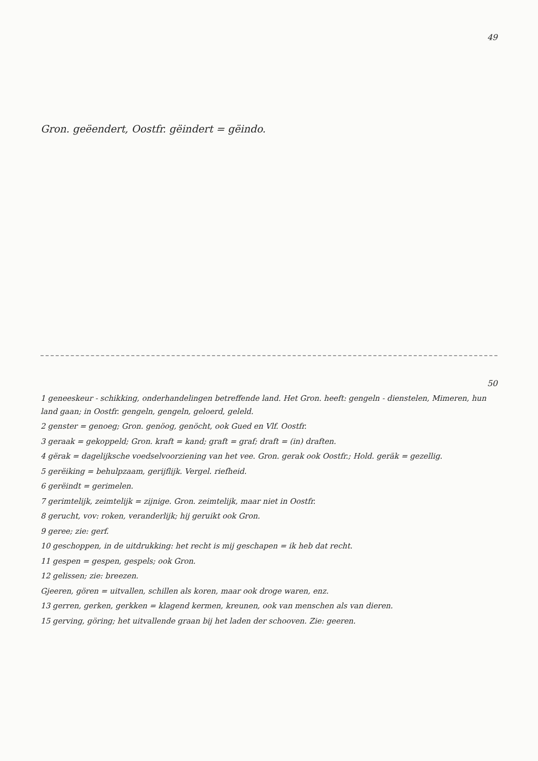49
Gron. geëendert, Oostfr. gëindert = gëindo.
50
1 geneeskeur - schikking, onderhandelingen betreffende land. Het Gron. heeft: gengeln - dienstelen, Mimeren, hun land gaan; in Oostfr. gengeln, gengeln, geloerd, geleld.
2 genster = genoeg; Gron. genöog, genöcht, ook Gued en Vlf. Oostfr.
3 geraak = gekoppeld; Gron. kraft = kand; graft = graf; draft = (in) draften.
4 gërak = dagelijksche voedselvoorziening van het vee. Gron. gerak ook Oostfr.; Hold. geräk = gezellig.
5 gerëiking = behulpzaam, gerijflijk. Vergel. riefheid.
6 gerëindt = gerimelen.
7 gerimtelijk, zeimtelijk = zijnige. Gron. zeimtelijk, maar niet in Oostfr.
8 gerucht, vov: roken, veranderlijk; hij geruikt ook Gron.
9 geree; zie: gerf.
10 geschoppen, in de uitdrukking: het recht is mij geschapen = ik heb dat recht.
11 gespen = gespen, gespels; ook Gron.
12 gelissen; zie: breezen.
Gjeeren, gören = uitvallen, schillen als koren, maar ook droge waren, enz.
13 gerren, gerken, gerkken = klagend kermen, kreunen, ook van menschen als van dieren.
15 gerving, göring; het uitvallende graan bij het laden der schooven. Zie: geeren.